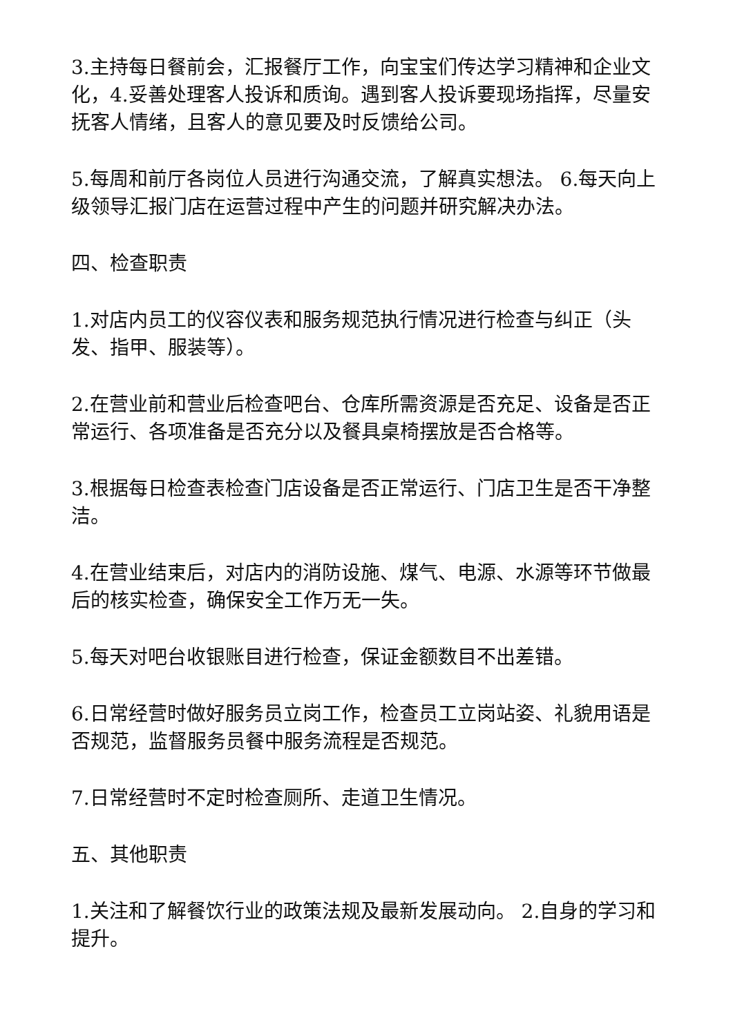3.主持每日餐前会，汇报餐厅工作，向宝宝们传达学习精神和企业文化，4.妥善处理客人投诉和质询。遇到客人投诉要现场指挥，尽量安抚客人情绪，且客人的意见要及时反馈给公司。
5.每周和前厅各岗位人员进行沟通交流，了解真实想法。 6.每天向上级领导汇报门店在运营过程中产生的问题并研究解决办法。
四、检查职责
1.对店内员工的仪容仪表和服务规范执行情况进行检查与纠正（头发、指甲、服装等）。
2.在营业前和营业后检查吧台、仓库所需资源是否充足、设备是否正常运行、各项准备是否充分以及餐具桌椅摆放是否合格等。
3.根据每日检查表检查门店设备是否正常运行、门店卫生是否干净整洁。
4.在营业结束后，对店内的消防设施、煤气、电源、水源等环节做最后的核实检查，确保安全工作万无一失。
5.每天对吧台收银账目进行检查，保证金额数目不出差错。
6.日常经营时做好服务员立岗工作，检查员工立岗站姿、礼貌用语是否规范，监督服务员餐中服务流程是否规范。
7.日常经营时不定时检查厕所、走道卫生情况。
五、其他职责
1.关注和了解餐饮行业的政策法规及最新发展动向。 2.自身的学习和提升。